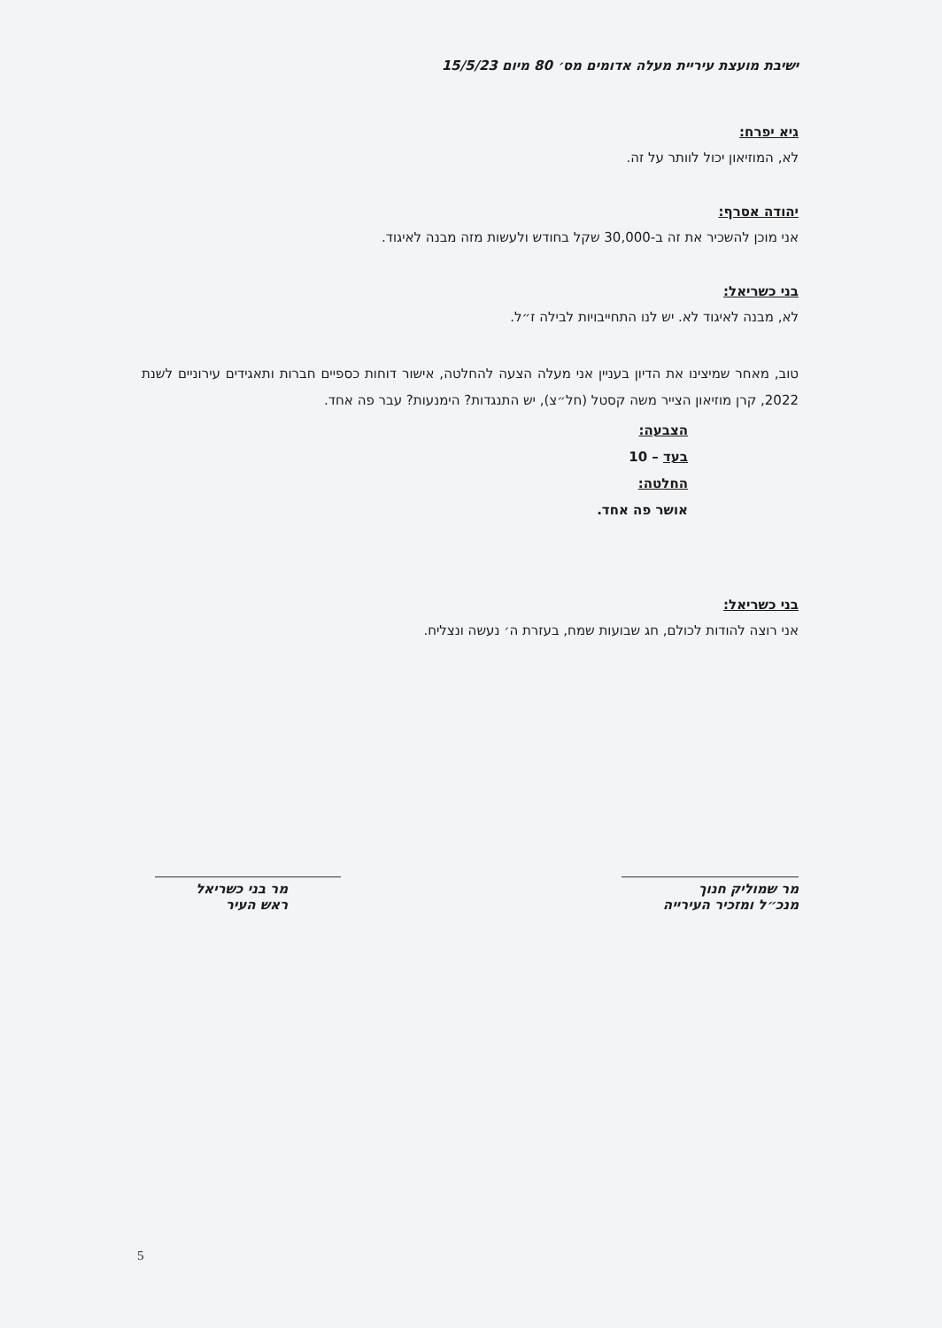ישיבת מועצת עיריית מעלה אדומים מס׳ 80 מיום 15/5/23
גיא יפרח:
לא, המוזיאון יכול לוותר על זה.
יהודה אסרף:
אני מוכן להשכיר את זה ב-30,000 שקל בחודש ולעשות מזה מבנה לאיגוד.
בני כשריאל:
לא, מבנה לאיגוד לא. יש לנו התחייבויות לבילה ז״ל.
טוב, מאחר שמיצינו את הדיון בעניין אני מעלה הצעה להחלטה, אישור דוחות כספיים חברות ותאגידים עירוניים לשנת 2022, קרן מוזיאון הצייר משה קסטל (חל״צ), יש התנגדות? הימנעות? עבר פה אחד.
הצבעה:
בעד – 10
החלטה:
אושר פה אחד.
בני כשריאל:
אני רוצה להודות לכולם, חג שבועות שמח, בעזרת ה׳ נעשה ונצליח.
מר שמוליק חנוך
מנכ״ל ומזכיר העירייה
מר בני כשריאל
ראש העיר
5